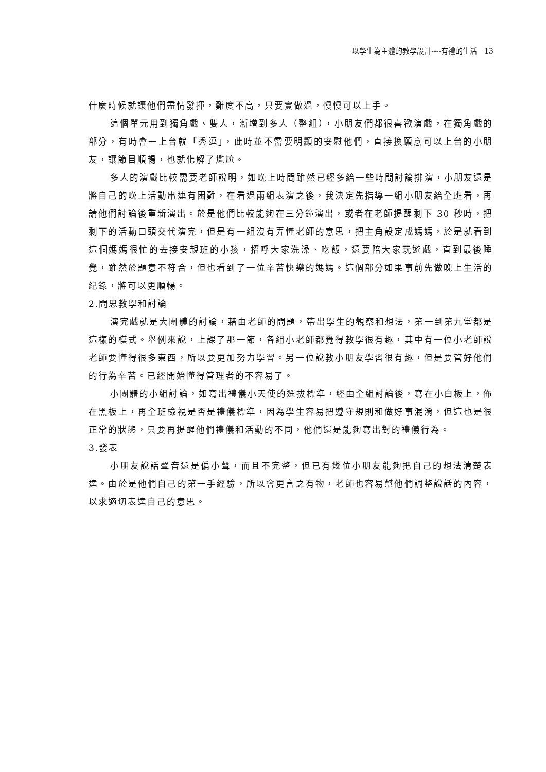以學生為主體的教學設計----有禮的生活　13
什麼時候就讓他們盡情發揮，難度不高，只要實做過，慢慢可以上手。
這個單元用到獨角戲、雙人，漸增到多人（整組），小朋友們都很喜歡演戲，在獨角戲的部分，有時會一上台就「秀逗」，此時並不需要明顯的安慰他們，直接換願意可以上台的小朋友，讓節目順暢，也就化解了尷尬。
多人的演戲比較需要老師說明，如晚上時間雖然已經多給一些時間討論排演，小朋友還是將自己的晚上活動串連有困難，在看過兩組表演之後，我決定先指導一組小朋友給全班看，再請他們討論後重新演出。於是他們比較能夠在三分鐘演出，或者在老師提醒剩下 30 秒時，把剩下的活動口頭交代演完，但是有一組沒有弄懂老師的意思，把主角設定成媽媽，於是就看到這個媽媽很忙的去接安親班的小孩，招呼大家洗澡、吃飯，還要陪大家玩遊戲，直到最後睡覺，雖然於題意不符合，但也看到了一位辛苦快樂的媽媽。這個部分如果事前先做晚上生活的紀錄，將可以更順暢。
2.問思教學和討論
演完戲就是大團體的討論，藉由老師的問題，帶出學生的觀察和想法，第一到第九堂都是這樣的模式。舉例來說，上課了那一節，各組小老師都覺得教學很有趣，其中有一位小老師說老師要懂得很多東西，所以要更加努力學習。另一位說教小朋友學習很有趣，但是要管好他們的行為辛苦。已經開始懂得管理者的不容易了。
小團體的小組討論，如寫出禮儀小天使的選拔標準，經由全組討論後，寫在小白板上，佈在黑板上，再全班檢視是否是禮儀標準，因為學生容易把遵守規則和做好事混淆，但這也是很正常的狀態，只要再提醒他們禮儀和活動的不同，他們還是能夠寫出對的禮儀行為。
3.發表
小朋友說話聲音還是偏小聲，而且不完整，但已有幾位小朋友能夠把自己的想法清楚表達。由於是他們自己的第一手經驗，所以會更言之有物，老師也容易幫他們調整說話的內容，以求適切表達自己的意思。